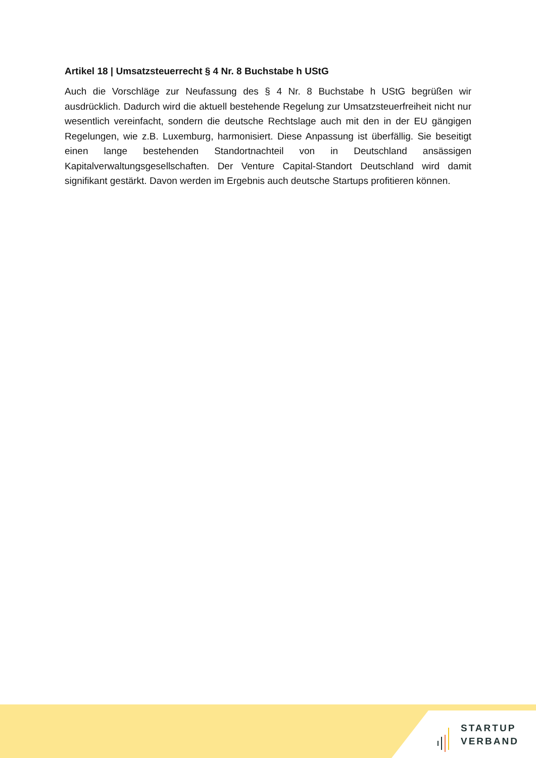Artikel 18 | Umsatzsteuerrecht § 4 Nr. 8 Buchstabe h UStG
Auch die Vorschläge zur Neufassung des § 4 Nr. 8 Buchstabe h UStG begrüßen wir ausdrücklich. Dadurch wird die aktuell bestehende Regelung zur Umsatzsteuerfreiheit nicht nur wesentlich vereinfacht, sondern die deutsche Rechtslage auch mit den in der EU gängigen Regelungen, wie z.B. Luxemburg, harmonisiert. Diese Anpassung ist überfällig. Sie beseitigt einen lange bestehenden Standortnachteil von in Deutschland ansässigen Kapitalverwaltungsgesellschaften. Der Venture Capital-Standort Deutschland wird damit signifikant gestärkt. Davon werden im Ergebnis auch deutsche Startups profitieren können.
STARTUP
VERBAND